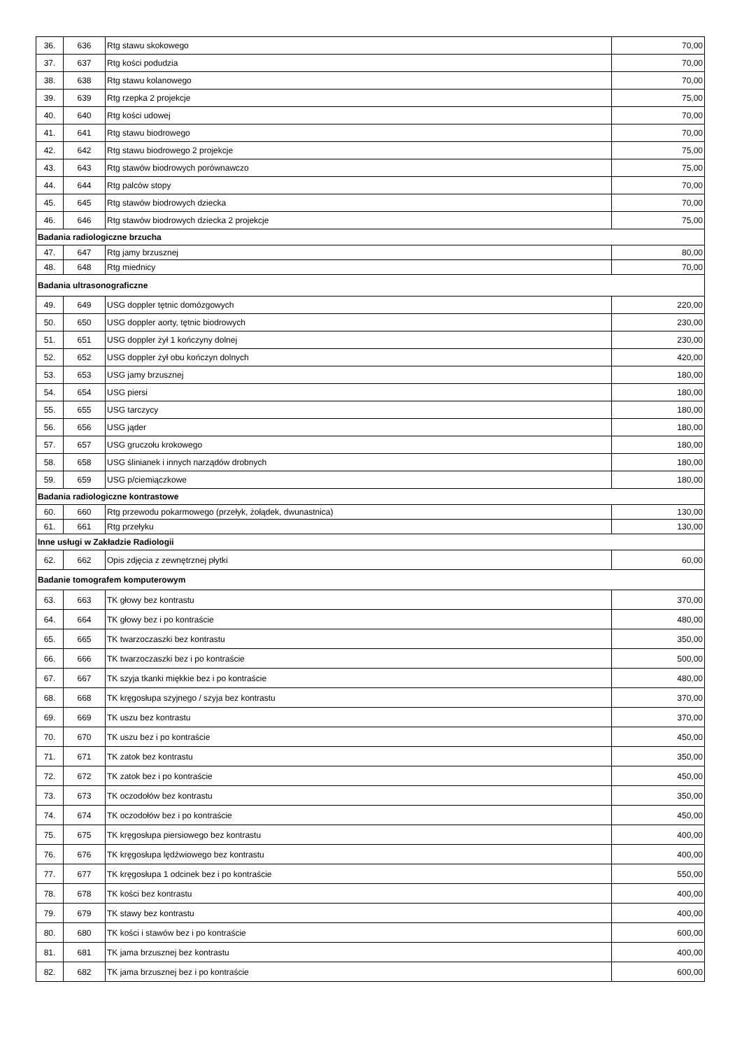| 36. | 636 | Rtg stawu skokowego | 70,00 |
| 37. | 637 | Rtg kości podudzia | 70,00 |
| 38. | 638 | Rtg stawu kolanowego | 70,00 |
| 39. | 639 | Rtg rzepka 2 projekcje | 75,00 |
| 40. | 640 | Rtg kości udowej | 70,00 |
| 41. | 641 | Rtg stawu biodrowego | 70,00 |
| 42. | 642 | Rtg stawu biodrowego 2 projekcje | 75,00 |
| 43. | 643 | Rtg stawów biodrowych porównawczo | 75,00 |
| 44. | 644 | Rtg palców stopy | 70,00 |
| 45. | 645 | Rtg stawów biodrowych dziecka | 70,00 |
| 46. | 646 | Rtg stawów biodrowych dziecka 2 projekcje | 75,00 |
| Badania radiologiczne brzucha | | | |
| 47. | 647 | Rtg jamy brzusznej | 80,00 |
| 48. | 648 | Rtg miednicy | 70,00 |
| Badania ultrasonograficzne | | | |
| 49. | 649 | USG doppler tętnic domózgowych | 220,00 |
| 50. | 650 | USG doppler aorty, tętnic biodrowych | 230,00 |
| 51. | 651 | USG doppler żył 1 kończyny dolnej | 230,00 |
| 52. | 652 | USG doppler żył obu kończyn dolnych | 420,00 |
| 53. | 653 | USG jamy brzusznej | 180,00 |
| 54. | 654 | USG piersi | 180,00 |
| 55. | 655 | USG tarczycy | 180,00 |
| 56. | 656 | USG jąder | 180,00 |
| 57. | 657 | USG gruczołu krokowego | 180,00 |
| 58. | 658 | USG ślinianek i innych narządów drobnych | 180,00 |
| 59. | 659 | USG p/ciemiączkowe | 180,00 |
| Badania radiologiczne kontrastowe | | | |
| 60. | 660 | Rtg przewodu pokarmowego (przełyk, żołądek, dwunastnica) | 130,00 |
| 61. | 661 | Rtg przełyku | 130,00 |
| Inne usługi w Zakładzie Radiologii | | | |
| 62. | 662 | Opis zdjęcia z zewnętrznej płytki | 60,00 |
| Badanie tomografem komputerowym | | | |
| 63. | 663 | TK głowy bez kontrastu | 370,00 |
| 64. | 664 | TK głowy bez i po kontraście | 480,00 |
| 65. | 665 | TK twarzoczaszki bez kontrastu | 350,00 |
| 66. | 666 | TK twarzoczaszki bez i po kontraście | 500,00 |
| 67. | 667 | TK szyja tkanki miękkie bez i po kontraście | 480,00 |
| 68. | 668 | TK kręgosłupa szyjnego / szyja bez kontrastu | 370,00 |
| 69. | 669 | TK uszu bez kontrastu | 370,00 |
| 70. | 670 | TK uszu bez i po kontraście | 450,00 |
| 71. | 671 | TK zatok bez kontrastu | 350,00 |
| 72. | 672 | TK zatok bez i po kontraście | 450,00 |
| 73. | 673 | TK oczodołów bez kontrastu | 350,00 |
| 74. | 674 | TK oczodołów bez i po kontraście | 450,00 |
| 75. | 675 | TK kręgosłupa piersiowego bez kontrastu | 400,00 |
| 76. | 676 | TK kręgosłupa lędźwiowego bez kontrastu | 400,00 |
| 77. | 677 | TK kręgosłupa 1 odcinek bez i po kontraście | 550,00 |
| 78. | 678 | TK kości bez kontrastu | 400,00 |
| 79. | 679 | TK stawy bez kontrastu | 400,00 |
| 80. | 680 | TK kości i stawów bez i po kontraście | 600,00 |
| 81. | 681 | TK jama brzusznej bez kontrastu | 400,00 |
| 82. | 682 | TK jama brzusznej bez i po kontraście | 600,00 |